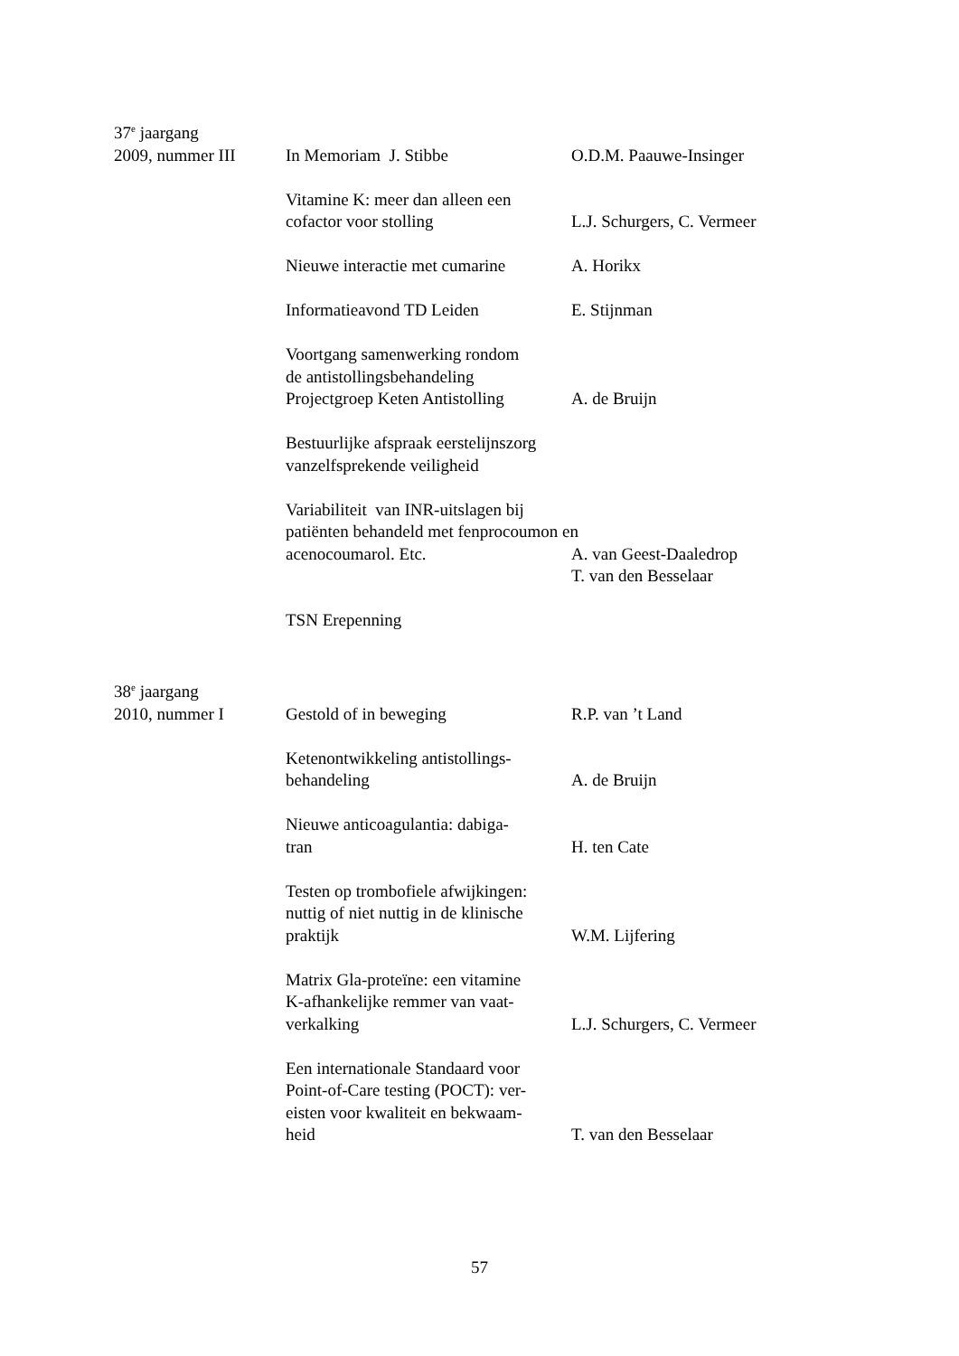37<sup>e</sup> jaargang
2009, nummer III In Memoriam J. Stibbe O.D.M. Paauwe-Insinger
Vitamine K: meer dan alleen een
cofactor voor stolling
L.J. Schurgers, C. Vermeer
Nieuwe interactie met cumarine
A. Horikx
Informatieavond TD Leiden E. Stijnman
Voortgang samenwerking rondom
de antistollingsbehandeling
Projectgroep Keten Antistolling
A. de Bruijn
Bestuurlijke afspraak eerstelijnszorg
vanzelfsprekende veiligheid
Variabiliteit van INR-uitslagen bij
patiënten behandeld met fenprocoumon en
acenocoumarol. Etc. A. van Geest-Daaledrop
T. van den Besselaar
TSN Erepenning
38<sup>e</sup> jaargang
2010, nummer I Gestold of in beweging R.P. van ’t Land
Ketenontwikkeling antistollings-
behandeling
A. de Bruijn
Nieuwe anticoagulantia: dabiga-
tran
H. ten Cate
Testen op trombofiele afwijkingen:
nuttig of niet nuttig in de klinische
praktijk
W.M. Lijfering
Matrix Gla-proteïne: een vitamine
K-afhankelijke remmer van vaat-
verkalking
L.J. Schurgers, C. Vermeer
Een internationale Standaard voor
Point-of-Care testing (POCT): ver-
eisten voor kwaliteit en bekwaam-
heid
T. van den Besselaar
57